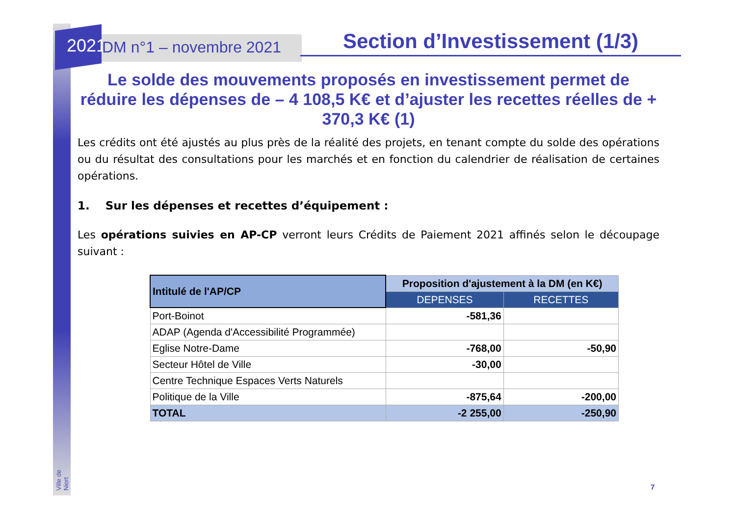2021 DM n°1 – novembre 2021 Section d’Investissement (1/3)
Le solde des mouvements proposés en investissement permet de réduire les dépenses de – 4 108,5 K€ et d’ajuster les recettes réelles de + 370,3 K€ (1)
Les crédits ont été ajustés au plus près de la réalité des projets, en tenant compte du solde des opérations ou du résultat des consultations pour les marchés et en fonction du calendrier de réalisation de certaines opérations.
1. Sur les dépenses et recettes d’équipement :
Les opérations suivies en AP-CP verront leurs Crédits de Paiement 2021 affinés selon le découpage suivant :
| Intitulé de l'AP/CP | Proposition d'ajustement à la DM (en K€) | |
| --- | --- | --- |
| | DEPENSES | RECETTES |
| Port-Boinot | -581,36 | |
| ADAP (Agenda d'Accessibilité Programmée) | | |
| Eglise Notre-Dame | -768,00 | -50,90 |
| Secteur Hôtel de Ville | -30,00 | |
| Centre Technique Espaces Verts Naturels | | |
| Politique de la Ville | -875,64 | -200,00 |
| TOTAL | -2 255,00 | -250,90 |
Ville de Niort
7